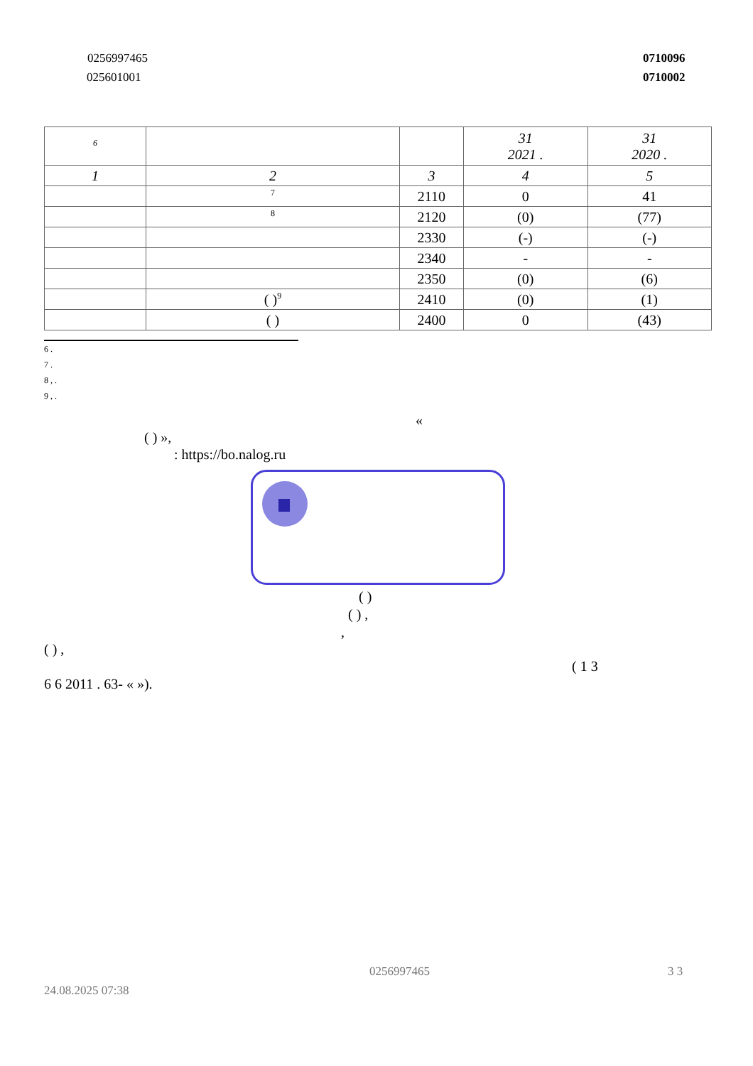0256997465 0710096
025601001 0710002
| <sup>6</sup> | | | 31 2021 . | 31 2020 . |
| --- | --- | --- | --- | --- |
| 1 | 2 | 3 | 4 | 5 |
| | <sup>7</sup> | 2110 | 0 | 41 |
| | <sup>8</sup> | 2120 | (0) | (77) |
| | | 2330 | (-) | (-) |
| | | 2340 | - | - |
| | | 2350 | (0) | (6) |
| | ( )<sup>9</sup> | 2410 | (0) | (1) |
| | ( ) | 2400 | 0 | (43) |
6 .
7 .
8 , .
9 , .
«
( ) »,
: https://bo.nalog.ru
( )
( ) ,
,
( ) ,
( 1 3
6 6 2011 . 63- « »).
0256997465 3 3
24.08.2025 07:38